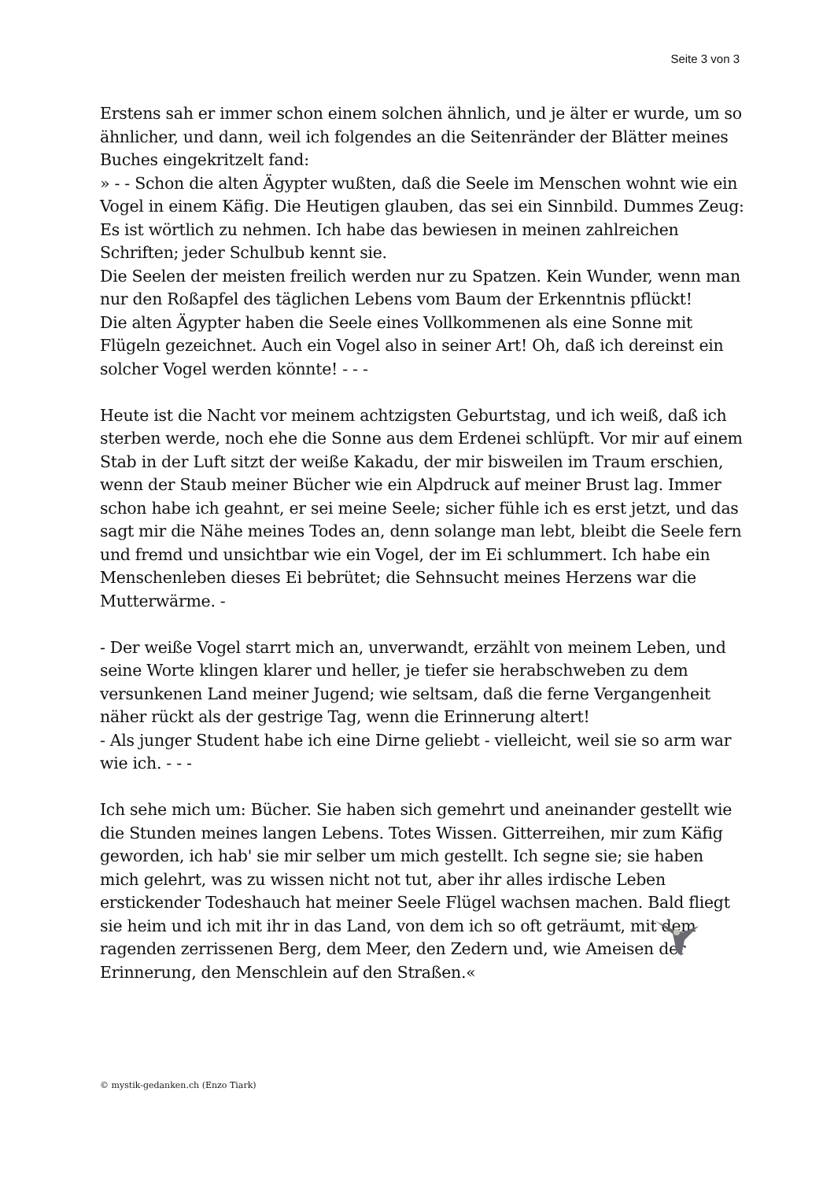Seite 3 von 3
Erstens sah er immer schon einem solchen ähnlich, und je älter er wurde, um so ähnlicher, und dann, weil ich folgendes an die Seitenränder der Blätter meines Buches eingekritzelt fand:
» - - Schon die alten Ägypter wußten, daß die Seele im Menschen wohnt wie ein Vogel in einem Käfig. Die Heutigen glauben, das sei ein Sinnbild. Dummes Zeug: Es ist wörtlich zu nehmen. Ich habe das bewiesen in meinen zahlreichen Schriften; jeder Schulbub kennt sie.
Die Seelen der meisten freilich werden nur zu Spatzen. Kein Wunder, wenn man nur den Roßapfel des täglichen Lebens vom Baum der Erkenntnis pflückt!
Die alten Ägypter haben die Seele eines Vollkommenen als eine Sonne mit Flügeln gezeichnet. Auch ein Vogel also in seiner Art! Oh, daß ich dereinst ein solcher Vogel werden könnte! - - -
Heute ist die Nacht vor meinem achtzigsten Geburtstag, und ich weiß, daß ich sterben werde, noch ehe die Sonne aus dem Erdenei schlüpft. Vor mir auf einem Stab in der Luft sitzt der weiße Kakadu, der mir bisweilen im Traum erschien, wenn der Staub meiner Bücher wie ein Alpdruck auf meiner Brust lag. Immer schon habe ich geahnt, er sei meine Seele; sicher fühle ich es erst jetzt, und das sagt mir die Nähe meines Todes an, denn solange man lebt, bleibt die Seele fern und fremd und unsichtbar wie ein Vogel, der im Ei schlummert. Ich habe ein Menschenleben dieses Ei bebrütet; die Sehnsucht meines Herzens war die Mutterwärme. -
- Der weiße Vogel starrt mich an, unverwandt, erzählt von meinem Leben, und seine Worte klingen klarer und heller, je tiefer sie herabschweben zu dem versunkenen Land meiner Jugend; wie seltsam, daß die ferne Vergangenheit näher rückt als der gestrige Tag, wenn die Erinnerung altert!
- Als junger Student habe ich eine Dirne geliebt - vielleicht, weil sie so arm war wie ich. - - -
Ich sehe mich um: Bücher. Sie haben sich gemehrt und aneinander gestellt wie die Stunden meines langen Lebens. Totes Wissen. Gitterreihen, mir zum Käfig geworden, ich hab' sie mir selber um mich gestellt. Ich segne sie; sie haben mich gelehrt, was zu wissen nicht not tut, aber ihr alles irdische Leben erstickender Todeshauch hat meiner Seele Flügel wachsen machen. Bald fliegt sie heim und ich mit ihr in das Land, von dem ich so oft geträumt, mit dem ragenden zerrissenen Berg, dem Meer, den Zedern und, wie Ameisen der Erinnerung, den Menschlein auf den Straßen.«
© mystik-gedanken.ch (Enzo Tiark)